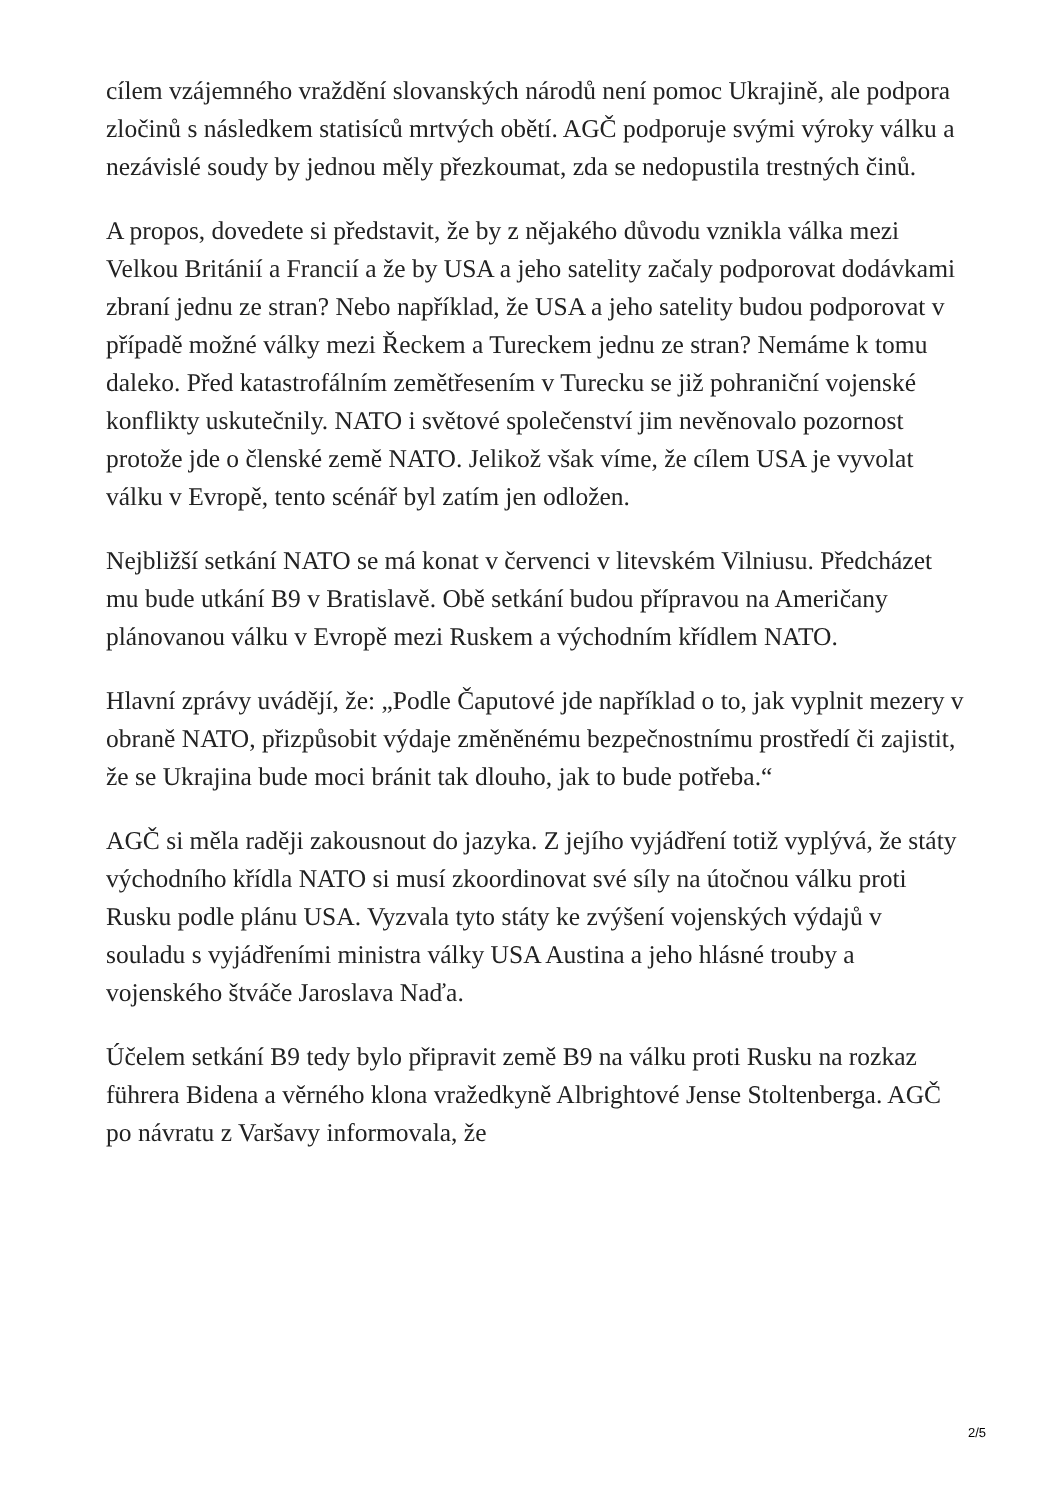cílem vzájemného vraždění slovanských národů není pomoc Ukrajině, ale podpora zločinů s následkem statisíců mrtvých obětí. AGČ podporuje svými výroky válku a nezávislé soudy by jednou měly přezkoumat, zda se nedopustila trestných činů.
A propos, dovedete si představit, že by z nějakého důvodu vznikla válka mezi Velkou Británií a Francií a že by USA a jeho satelity začaly podporovat dodávkami zbraní jednu ze stran? Nebo například, že USA a jeho satelity budou podporovat v případě možné války mezi Řeckem a Tureckem jednu ze stran? Nemáme k tomu daleko. Před katastrofálním zemětřesením v Turecku se již pohraniční vojenské konflikty uskutečnily. NATO i světové společenství jim nevěnovalo pozornost protože jde o členské země NATO. Jelikož však víme, že cílem USA je vyvolat válku v Evropě, tento scénář byl zatím jen odložen.
Nejbližší setkání NATO se má konat v červenci v litevském Vilniusu. Předcházet mu bude utkání B9 v Bratislavě. Obě setkání budou přípravou na Američany plánovanou válku v Evropě mezi Ruskem a východním křídlem NATO.
Hlavní zprávy uvádějí, že: „Podle Čaputové jde například o to, jak vyplnit mezery v obraně NATO, přizpůsobit výdaje změněnému bezpečnostnímu prostředí či zajistit, že se Ukrajina bude moci bránit tak dlouho, jak to bude potřeba.“
AGČ si měla raději zakousnout do jazyka. Z jejího vyjádření totiž vyplývá, že státy východního křídla NATO si musí zkoordinovat své síly na útočnou válku proti Rusku podle plánu USA. Vyzvala tyto státy ke zvýšení vojenských výdajů v souladu s vyjádřeními ministra války USA Austina a jeho hlásné trouby a vojenského štváče Jaroslava Naďa.
Účelem setkání B9 tedy bylo připravit země B9 na válku proti Rusku na rozkaz führera Bidena a věrného klona vražedkyně Albrightové Jense Stoltenberga. AGČ po návratu z Varšavy informovala, že
2/5